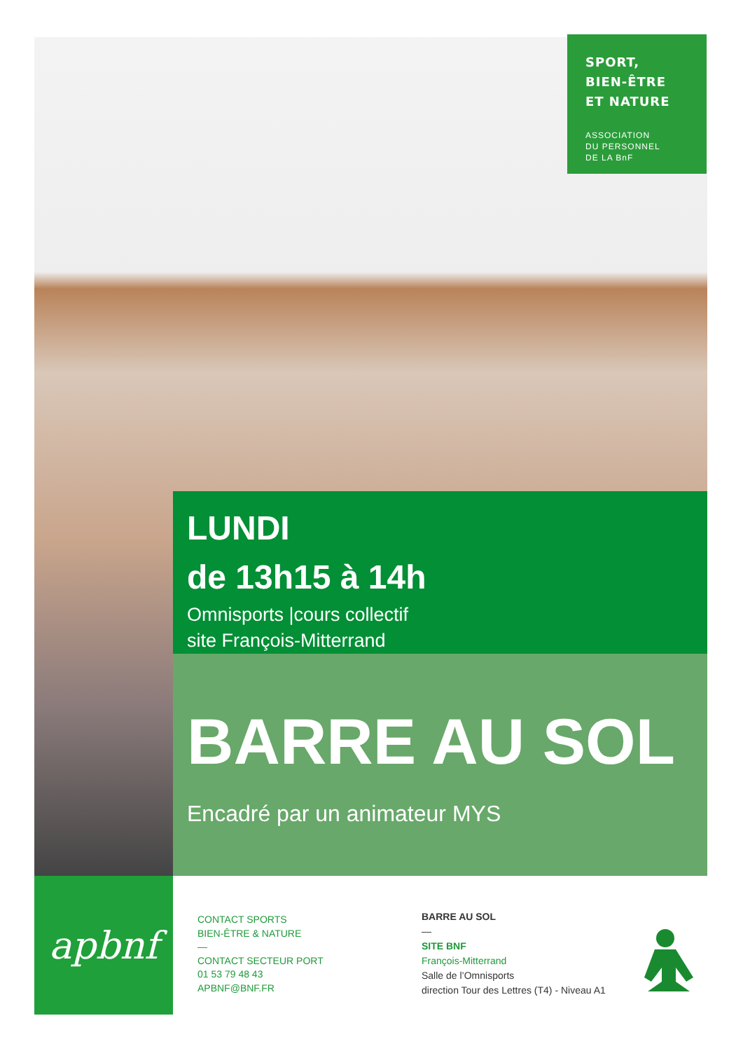SPORT,
BIEN-ÊTRE
ET NATURE
ASSOCIATION
DU PERSONNEL
DE LA BnF
LUNDI
de 13h15 à 14h
Omnisports |cours collectif
site François-Mitterrand
BARRE AU SOL
Encadré par un animateur MYS
apbnf
CONTACT SPORTS
BIEN-ÊTRE & NATURE
—
CONTACT SECTEUR PORT
01 53 79 48 43
APBNF@BNF.FR
BARRE AU SOL
—
SITE BNF
François-Mitterrand
Salle de l’Omnisports
direction Tour des Lettres (T4) - Niveau A1